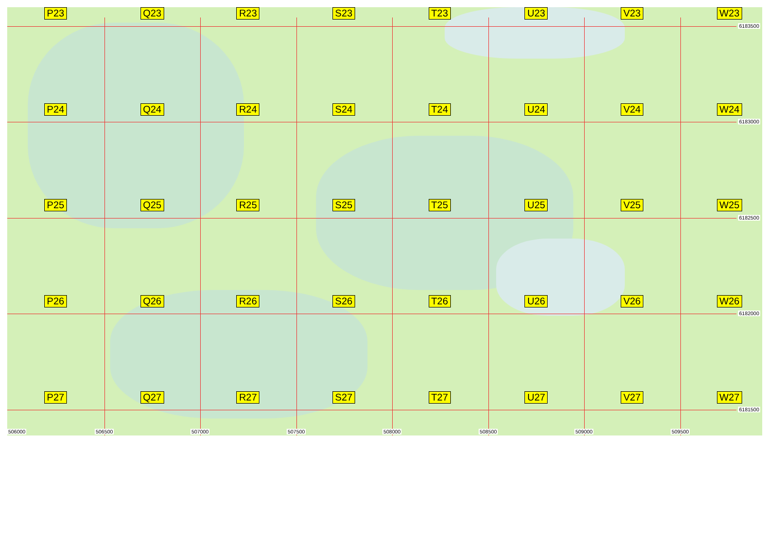P23
Q23
R23
S23
T23
U23
V23
W23
P24
Q24
R24
S24
T24
U24
V24
W24
P25
Q25
R25
S25
T25
U25
V25
W25
P26
Q26
R26
S26
T26
U26
V26
W26
P27
Q27
R27
S27
T27
U27
V27
W27
6183500
6183000
6182500
6182000
6181500
506000 506500 507000 507500 508000 508500 509000 509500